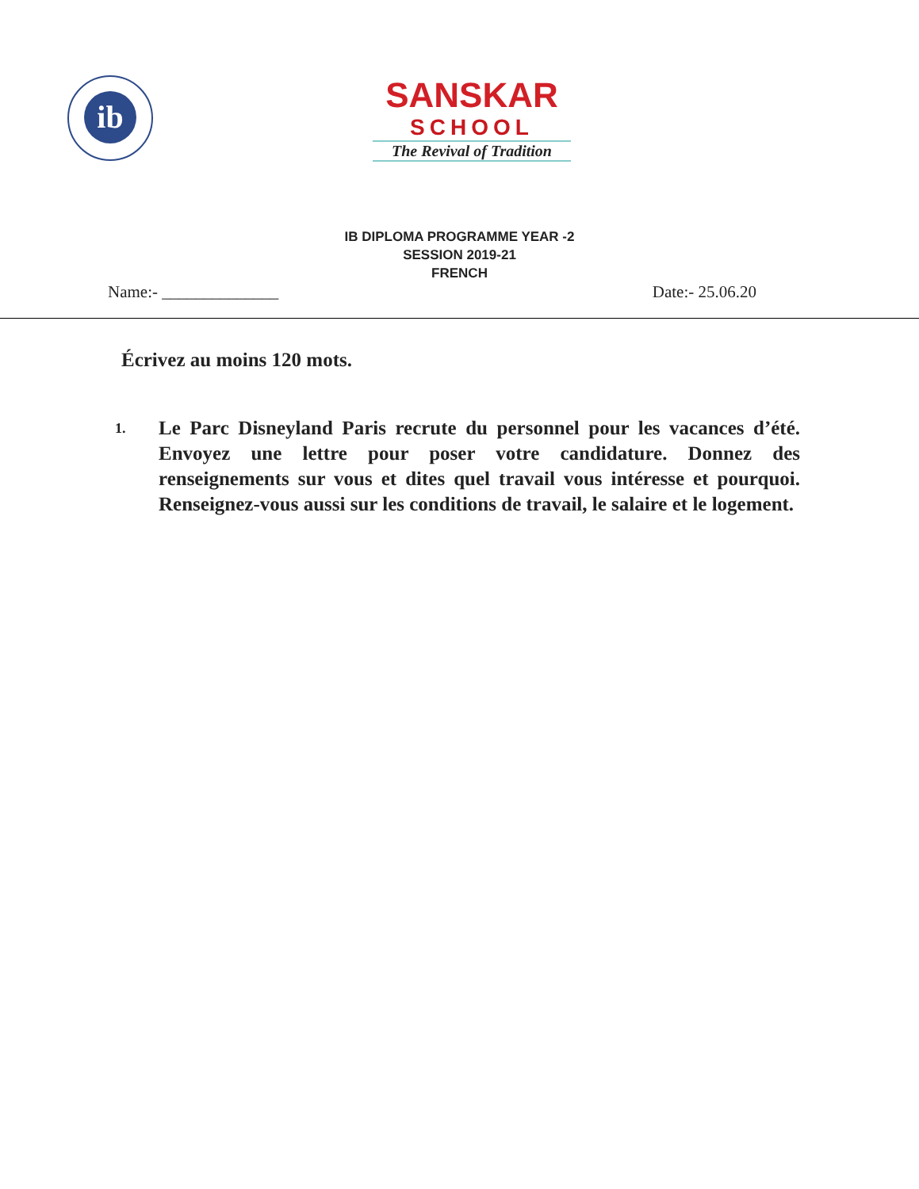ib
SANSKAR
SCHOOL
The Revival of Tradition
IB DIPLOMA PROGRAMME YEAR -2
SESSION 2019-21
FRENCH
Name:- ______________ Date:- 25.06.20
Écrivez au moins 120 mots.
1.
Le Parc Disneyland Paris recrute du personnel pour les vacances d’été. Envoyez une lettre pour poser votre candidature. Donnez des renseignements sur vous et dites quel travail vous intéresse et pourquoi. Renseignez-vous aussi sur les conditions de travail, le salaire et le logement.